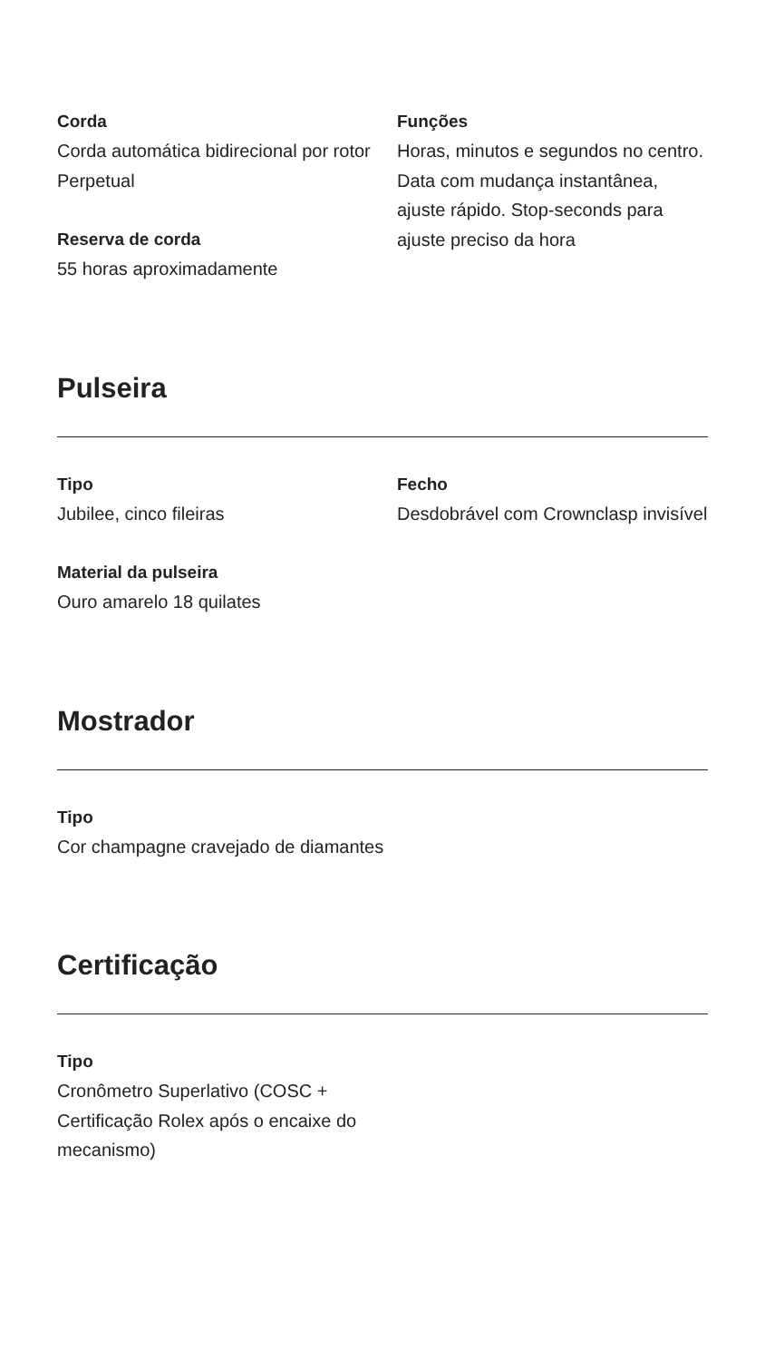Corda
Corda automática bidirecional por rotor Perpetual
Reserva de corda
55 horas aproximadamente
Funções
Horas, minutos e segundos no centro. Data com mudança instantânea, ajuste rápido. Stop-seconds para ajuste preciso da hora
Pulseira
Tipo
Jubilee, cinco fileiras
Material da pulseira
Ouro amarelo 18 quilates
Fecho
Desdobrável com Crownclasp invisível
Mostrador
Tipo
Cor champagne cravejado de diamantes
Certificação
Tipo
Cronômetro Superlativo (COSC + Certificação Rolex após o encaixe do mecanismo)